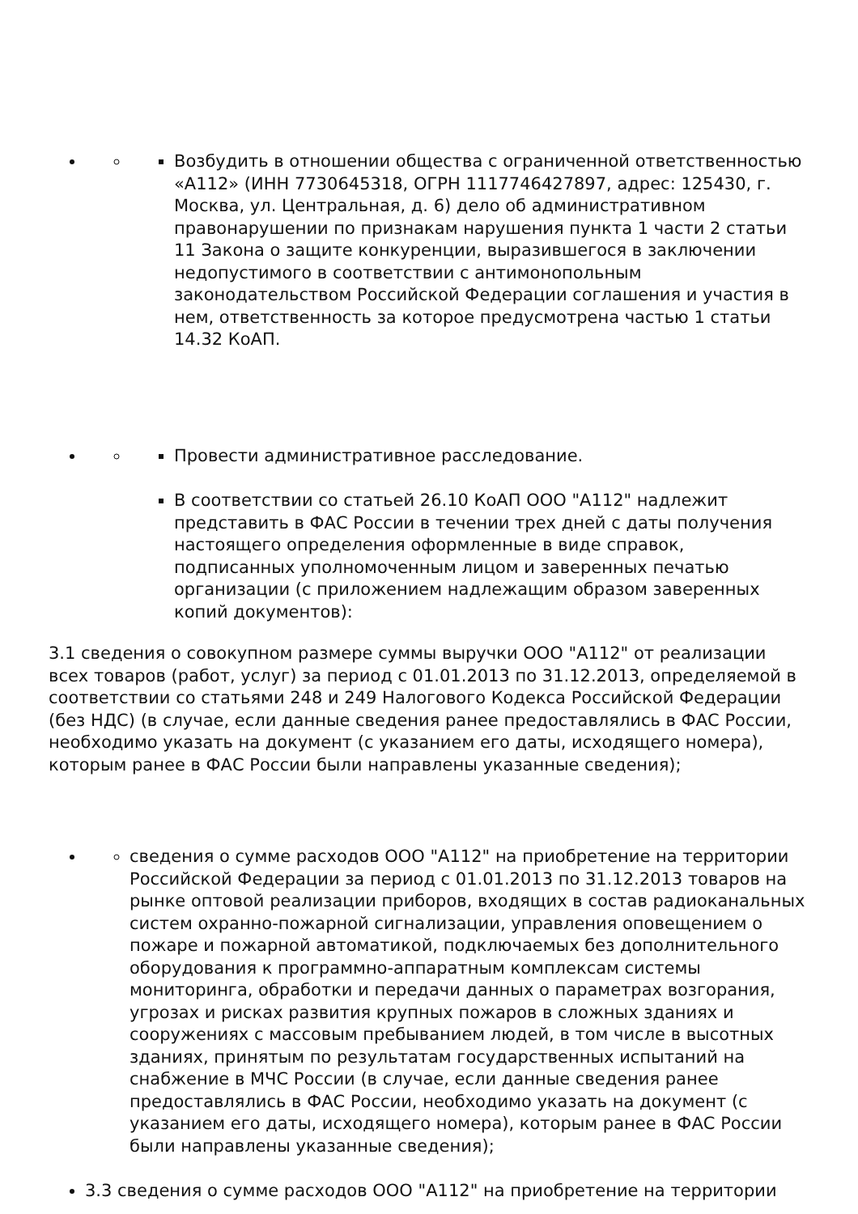Возбудить в отношении общества с ограниченной ответственностью «А112» (ИНН 7730645318, ОГРН 1117746427897, адрес: 125430, г. Москва, ул. Центральная, д. 6) дело об административном правонарушении по признакам нарушения пункта 1 части 2 статьи 11 Закона о защите конкуренции, выразившегося в заключении недопустимого в соответствии с антимонопольным законодательством Российской Федерации соглашения и участия в нем, ответственность за которое предусмотрена частью 1 статьи 14.32 КоАП.
Провести административное расследование.
В соответствии со статьей 26.10 КоАП ООО "А112" надлежит представить в ФАС России в течении трех дней с даты получения настоящего определения оформленные в виде справок, подписанных уполномоченным лицом и заверенных печатью организации (с приложением надлежащим образом заверенных копий документов):
3.1 сведения о совокупном размере суммы выручки ООО "А112" от реализации всех товаров (работ, услуг) за период с 01.01.2013 по 31.12.2013, определяемой в соответствии со статьями 248 и 249 Налогового Кодекса Российской Федерации (без НДС) (в случае, если данные сведения ранее предоставлялись в ФАС России, необходимо указать на документ (с указанием его даты, исходящего номера), которым ранее в ФАС России были направлены указанные сведения);
сведения о сумме расходов ООО "А112" на приобретение на территории Российской Федерации за период с 01.01.2013 по 31.12.2013 товаров на рынке оптовой реализации приборов, входящих в состав радиоканальных систем охранно-пожарной сигнализации, управления оповещением о пожаре и пожарной автоматикой, подключаемых без дополнительного оборудования к программно-аппаратным комплексам системы мониторинга, обработки и передачи данных о параметрах возгорания, угрозах и рисках развития крупных пожаров в сложных зданиях и сооружениях с массовым пребыванием людей, в том числе в высотных зданиях, принятым по результатам государственных испытаний на снабжение в МЧС России (в случае, если данные сведения ранее предоставлялись в ФАС России, необходимо указать на документ (с указанием его даты, исходящего номера), которым ранее в ФАС России были направлены указанные сведения);
3.3 сведения о сумме расходов ООО "А112" на приобретение на территории